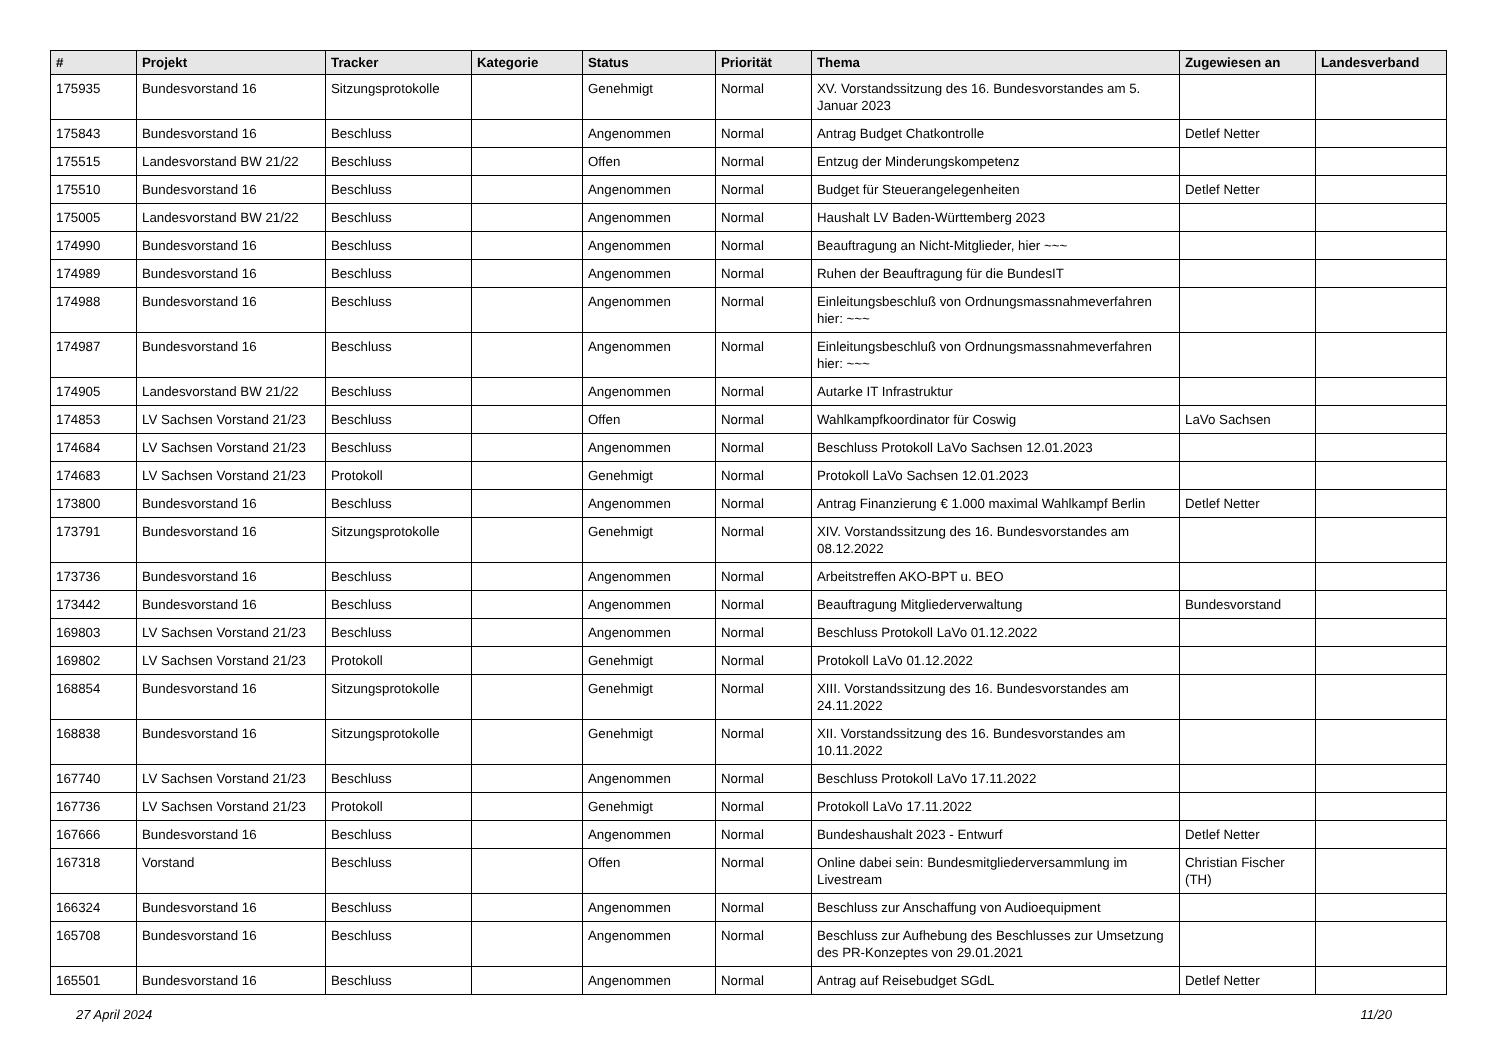| # | Projekt | Tracker | Kategorie | Status | Priorität | Thema | Zugewiesen an | Landesverband |
| --- | --- | --- | --- | --- | --- | --- | --- | --- |
| 175935 | Bundesvorstand 16 | Sitzungsprotokolle | | Genehmigt | Normal | XV. Vorstandssitzung des 16. Bundesvorstandes am 5. Januar 2023 | | |
| 175843 | Bundesvorstand 16 | Beschluss | | Angenommen | Normal | Antrag Budget Chatkontrolle | Detlef Netter | |
| 175515 | Landesvorstand BW 21/22 | Beschluss | | Offen | Normal | Entzug der Minderungskompetenz | | |
| 175510 | Bundesvorstand 16 | Beschluss | | Angenommen | Normal | Budget für Steuerangelegenheiten | Detlef Netter | |
| 175005 | Landesvorstand BW 21/22 | Beschluss | | Angenommen | Normal | Haushalt LV Baden-Württemberg 2023 | | |
| 174990 | Bundesvorstand 16 | Beschluss | | Angenommen | Normal | Beauftragung an Nicht-Mitglieder, hier ~~~ | | |
| 174989 | Bundesvorstand 16 | Beschluss | | Angenommen | Normal | Ruhen der Beauftragung für die BundesIT | | |
| 174988 | Bundesvorstand 16 | Beschluss | | Angenommen | Normal | Einleitungsbeschluß von Ordnungsmassnahmeverfahren hier: ~~~ | | |
| 174987 | Bundesvorstand 16 | Beschluss | | Angenommen | Normal | Einleitungsbeschluß von Ordnungsmassnahmeverfahren hier: ~~~ | | |
| 174905 | Landesvorstand BW 21/22 | Beschluss | | Angenommen | Normal | Autarke IT Infrastruktur | | |
| 174853 | LV Sachsen Vorstand 21/23 | Beschluss | | Offen | Normal | Wahlkampfkoordinator für Coswig | LaVo Sachsen | |
| 174684 | LV Sachsen Vorstand 21/23 | Beschluss | | Angenommen | Normal | Beschluss Protokoll LaVo Sachsen 12.01.2023 | | |
| 174683 | LV Sachsen Vorstand 21/23 | Protokoll | | Genehmigt | Normal | Protokoll LaVo Sachsen 12.01.2023 | | |
| 173800 | Bundesvorstand 16 | Beschluss | | Angenommen | Normal | Antrag Finanzierung € 1.000 maximal Wahlkampf Berlin | Detlef Netter | |
| 173791 | Bundesvorstand 16 | Sitzungsprotokolle | | Genehmigt | Normal | XIV. Vorstandssitzung des 16. Bundesvorstandes am 08.12.2022 | | |
| 173736 | Bundesvorstand 16 | Beschluss | | Angenommen | Normal | Arbeitstreffen AKO-BPT u. BEO | | |
| 173442 | Bundesvorstand 16 | Beschluss | | Angenommen | Normal | Beauftragung Mitgliederverwaltung | Bundesvorstand | |
| 169803 | LV Sachsen Vorstand 21/23 | Beschluss | | Angenommen | Normal | Beschluss Protokoll LaVo 01.12.2022 | | |
| 169802 | LV Sachsen Vorstand 21/23 | Protokoll | | Genehmigt | Normal | Protokoll LaVo 01.12.2022 | | |
| 168854 | Bundesvorstand 16 | Sitzungsprotokolle | | Genehmigt | Normal | XIII. Vorstandssitzung des 16. Bundesvorstandes am 24.11.2022 | | |
| 168838 | Bundesvorstand 16 | Sitzungsprotokolle | | Genehmigt | Normal | XII. Vorstandssitzung des 16. Bundesvorstandes am 10.11.2022 | | |
| 167740 | LV Sachsen Vorstand 21/23 | Beschluss | | Angenommen | Normal | Beschluss Protokoll LaVo 17.11.2022 | | |
| 167736 | LV Sachsen Vorstand 21/23 | Protokoll | | Genehmigt | Normal | Protokoll LaVo 17.11.2022 | | |
| 167666 | Bundesvorstand 16 | Beschluss | | Angenommen | Normal | Bundeshaushalt 2023 - Entwurf | Detlef Netter | |
| 167318 | Vorstand | Beschluss | | Offen | Normal | Online dabei sein: Bundesmitgliederversammlung im Livestream | Christian Fischer (TH) | |
| 166324 | Bundesvorstand 16 | Beschluss | | Angenommen | Normal | Beschluss zur Anschaffung von Audioequipment | | |
| 165708 | Bundesvorstand 16 | Beschluss | | Angenommen | Normal | Beschluss zur Aufhebung des Beschlusses zur Umsetzung des PR-Konzeptes von 29.01.2021 | | |
| 165501 | Bundesvorstand 16 | Beschluss | | Angenommen | Normal | Antrag auf Reisebudget SGdL | Detlef Netter | |
27 April 2024 11/20